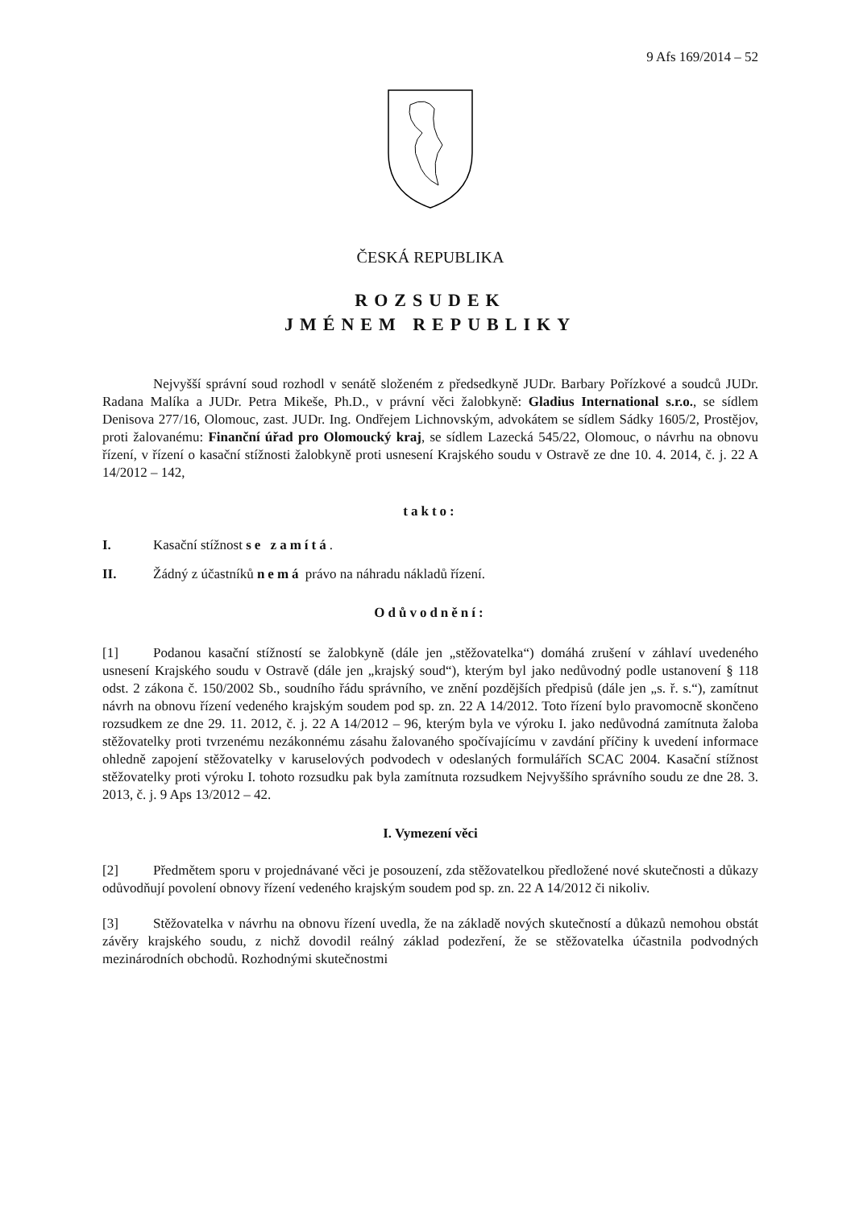9 Afs 169/2014 – 52
ČESKÁ REPUBLIKA
ROZSUDEK
JMÉNEM REPUBLIKY
Nejvyšší správní soud rozhodl v senátě složeném z předsedkyně JUDr. Barbary Pořízkové a soudců JUDr. Radana Malíka a JUDr. Petra Mikeše, Ph.D., v právní věci žalobkyně: Gladius International s.r.o., se sídlem Denisova 277/16, Olomouc, zast. JUDr. Ing. Ondřejem Lichnovským, advokátem se sídlem Sádky 1605/2, Prostějov, proti žalovanému: Finanční úřad pro Olomoucký kraj, se sídlem Lazecká 545/22, Olomouc, o návrhu na obnovu řízení, v řízení o kasační stížnosti žalobkyně proti usnesení Krajského soudu v Ostravě ze dne 10. 4. 2014, č. j. 22 A 14/2012 – 142,
takto:
I. Kasační stížnost se zamítá.
II. Žádný z účastníků nemá právo na náhradu nákladů řízení.
Odůvodnění:
[1] Podanou kasační stížností se žalobkyně (dále jen „stěžovatelka“) domáhá zrušení v záhlaví uvedeného usnesení Krajského soudu v Ostravě (dále jen „krajský soud“), kterým byl jako nedůvodný podle ustanovení § 118 odst. 2 zákona č. 150/2002 Sb., soudního řádu správního, ve znění pozdějších předpisů (dále jen „s. ř. s.“), zamítnut návrh na obnovu řízení vedeného krajským soudem pod sp. zn. 22 A 14/2012. Toto řízení bylo pravomocně skončeno rozsudkem ze dne 29. 11. 2012, č. j. 22 A 14/2012 – 96, kterým byla ve výroku I. jako nedůvodná zamítnuta žaloba stěžovatelky proti tvrzenému nezákonnému zásahu žalovaného spočívajícímu v zavdání příčiny k uvedení informace ohledně zapojení stěžovatelky v karuselových podvodech v odeslaných formulářích SCAC 2004. Kasační stížnost stěžovatelky proti výroku I. tohoto rozsudku pak byla zamítnuta rozsudkem Nejvyššího správního soudu ze dne 28. 3. 2013, č. j. 9 Aps 13/2012 – 42.
I. Vymezení věci
[2] Předmětem sporu v projednávané věci je posouzení, zda stěžovatelkou předložené nové skutečnosti a důkazy odůvodňují povolení obnovy řízení vedeného krajským soudem pod sp. zn. 22 A 14/2012 či nikoliv.
[3] Stěžovatelka v návrhu na obnovu řízení uvedla, že na základě nových skutečností a důkazů nemohou obstát závěry krajského soudu, z nichž dovodil reálný základ podezření, že se stěžovatelka účastnila podvodných mezinárodních obchodů. Rozhodnými skutečnostmi